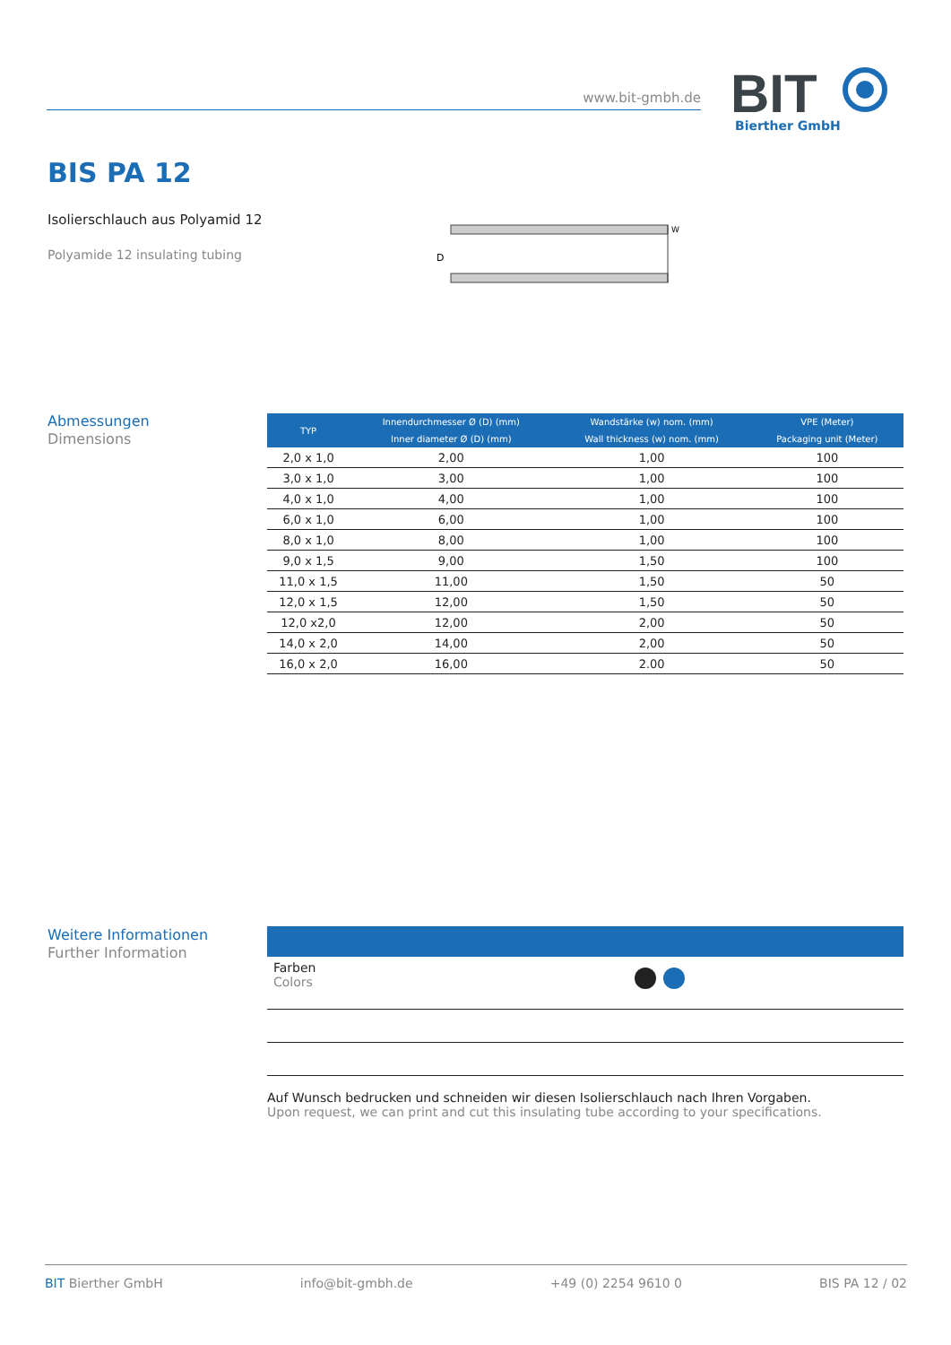www.bit-gmbh.de
BIT
Bierther GmbH
BIS PA 12
Isolierschlauch aus Polyamid 12
Polyamide 12 insulating tubing
D
W
Abmessungen
Dimensions
| TYP | Innendurchmesser Ø (D) (mm) | Wandstärke (w) nom. (mm) | VPE (Meter) |
| --- | --- | --- | --- |
| | Inner diameter Ø (D) (mm) | Wall thickness (w) nom. (mm) | Packaging unit (Meter) |
| 2,0 x 1,0 | 2,00 | 1,00 | 100 |
| 3,0 x 1,0 | 3,00 | 1,00 | 100 |
| 4,0 x 1,0 | 4,00 | 1,00 | 100 |
| 6,0 x 1,0 | 6,00 | 1,00 | 100 |
| 8,0 x 1,0 | 8,00 | 1,00 | 100 |
| 9,0 x 1,5 | 9,00 | 1,50 | 100 |
| 11,0 x 1,5 | 11,00 | 1,50 | 50 |
| 12,0 x 1,5 | 12,00 | 1,50 | 50 |
| 12,0 x2,0 | 12,00 | 2,00 | 50 |
| 14,0 x 2,0 | 14,00 | 2,00 | 50 |
| 16,0 x 2,0 | 16,00 | 2.00 | 50 |
Weitere Informationen
Further Information
Farben
Colors
Auf Wunsch bedrucken und schneiden wir diesen Isolierschlauch nach Ihren Vorgaben.
Upon request, we can print and cut this insulating tube according to your specifications.
BIT Bierther GmbH info@bit-gmbh.de +49 (0) 2254 9610 0 BIS PA 12 / 02